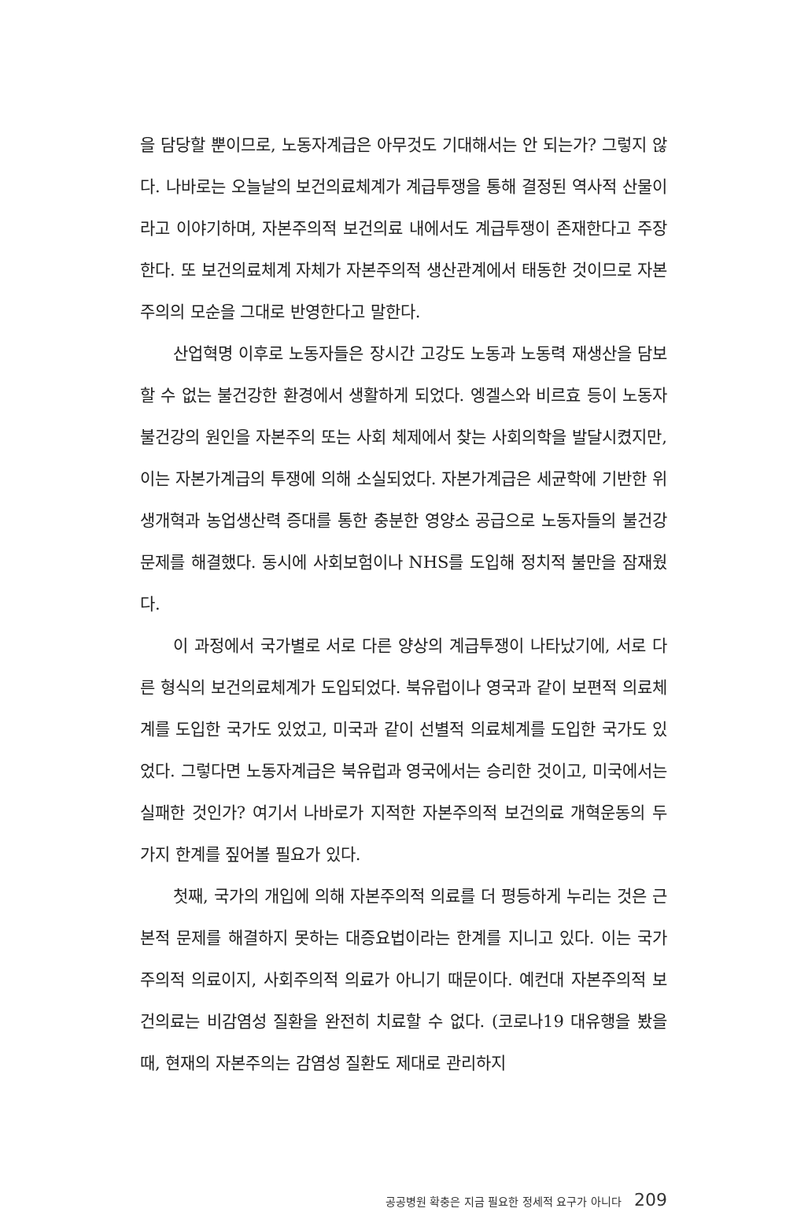을 담당할 뿐이므로, 노동자계급은 아무것도 기대해서는 안 되는가? 그렇지 않다. 나바로는 오늘날의 보건의료체계가 계급투쟁을 통해 결정된 역사적 산물이라고 이야기하며, 자본주의적 보건의료 내에서도 계급투쟁이 존재한다고 주장한다. 또 보건의료체계 자체가 자본주의적 생산관계에서 태동한 것이므로 자본주의의 모순을 그대로 반영한다고 말한다.
산업혁명 이후로 노동자들은 장시간 고강도 노동과 노동력 재생산을 담보할 수 없는 불건강한 환경에서 생활하게 되었다. 엥겔스와 비르효 등이 노동자 불건강의 원인을 자본주의 또는 사회 체제에서 찾는 사회의학을 발달시켰지만, 이는 자본가계급의 투쟁에 의해 소실되었다. 자본가계급은 세균학에 기반한 위생개혁과 농업생산력 증대를 통한 충분한 영양소 공급으로 노동자들의 불건강 문제를 해결했다. 동시에 사회보험이나 NHS를 도입해 정치적 불만을 잠재웠다.
이 과정에서 국가별로 서로 다른 양상의 계급투쟁이 나타났기에, 서로 다른 형식의 보건의료체계가 도입되었다. 북유럽이나 영국과 같이 보편적 의료체계를 도입한 국가도 있었고, 미국과 같이 선별적 의료체계를 도입한 국가도 있었다. 그렇다면 노동자계급은 북유럽과 영국에서는 승리한 것이고, 미국에서는 실패한 것인가? 여기서 나바로가 지적한 자본주의적 보건의료 개혁운동의 두 가지 한계를 짚어볼 필요가 있다.
첫째, 국가의 개입에 의해 자본주의적 의료를 더 평등하게 누리는 것은 근본적 문제를 해결하지 못하는 대증요법이라는 한계를 지니고 있다. 이는 국가주의적 의료이지, 사회주의적 의료가 아니기 때문이다. 예컨대 자본주의적 보건의료는 비감염성 질환을 완전히 치료할 수 없다. (코로나19 대유행을 봤을 때, 현재의 자본주의는 감염성 질환도 제대로 관리하지
공공병원 확충은 지금 필요한 정세적 요구가 아니다 209